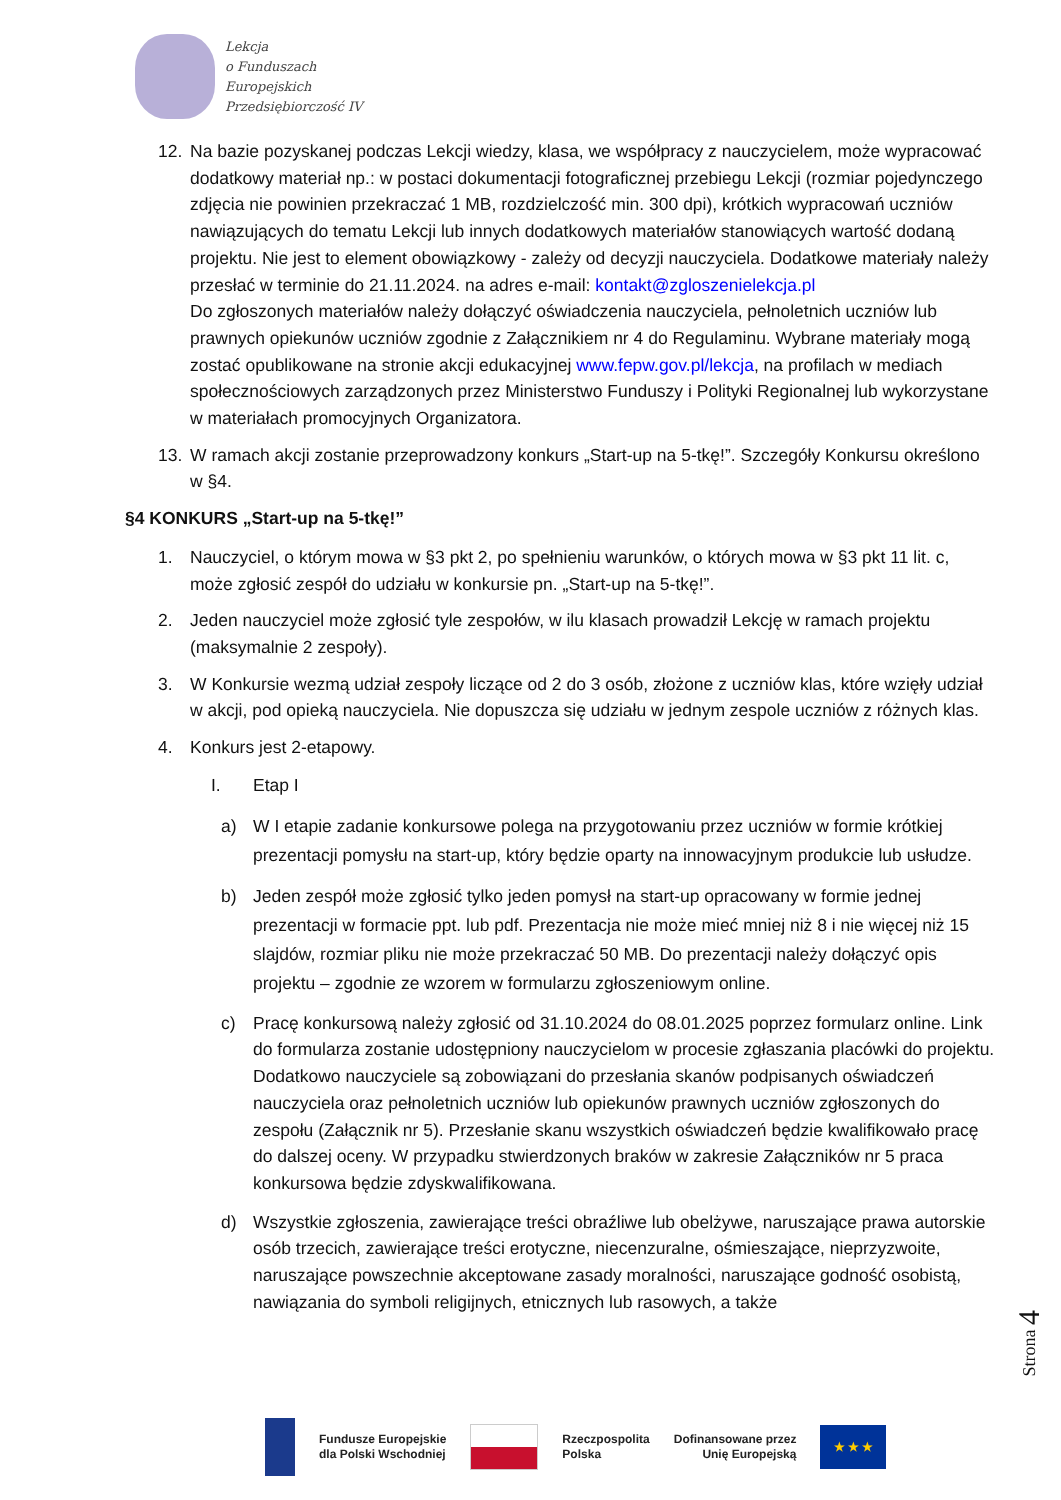Lekcja
o Funduszach
Europejskich
Przedsiębiorczość IV
12. Na bazie pozyskanej podczas Lekcji wiedzy, klasa, we współpracy z nauczycielem, może wypracować dodatkowy materiał np.: w postaci dokumentacji fotograficznej przebiegu Lekcji (rozmiar pojedynczego zdjęcia nie powinien przekraczać 1 MB, rozdzielczość min. 300 dpi), krótkich wypracowań uczniów nawiązujących do tematu Lekcji lub innych dodatkowych materiałów stanowiących wartość dodaną projektu. Nie jest to element obowiązkowy - zależy od decyzji nauczyciela. Dodatkowe materiały należy przesłać w terminie do 21.11.2024. na adres e-mail: kontakt@zgloszenielekcja.pl
Do zgłoszonych materiałów należy dołączyć oświadczenia nauczyciela, pełnoletnich uczniów lub prawnych opiekunów uczniów zgodnie z Załącznikiem nr 4 do Regulaminu. Wybrane materiały mogą zostać opublikowane na stronie akcji edukacyjnej www.fepw.gov.pl/lekcja, na profilach w mediach społecznościowych zarządzonych przez Ministerstwo Funduszy i Polityki Regionalnej lub wykorzystane w materiałach promocyjnych Organizatora.
13. W ramach akcji zostanie przeprowadzony konkurs „Start-up na 5-tkę!”. Szczegóły Konkursu określono w §4.
§4 KONKURS „Start-up na 5-tkę!”
1. Nauczyciel, o którym mowa w §3 pkt 2, po spełnieniu warunków, o których mowa w §3 pkt 11 lit. c, może zgłosić zespół do udziału w konkursie pn. „Start-up na 5-tkę!”.
2. Jeden nauczyciel może zgłosić tyle zespołów, w ilu klasach prowadził Lekcję w ramach projektu (maksymalnie 2 zespoły).
3. W Konkursie wezmą udział zespoły liczące od 2 do 3 osób, złożone z uczniów klas, które wzięły udział w akcji, pod opieką nauczyciela. Nie dopuszcza się udziału w jednym zespole uczniów z różnych klas.
4. Konkurs jest 2-etapowy.
I. Etap I
a) W I etapie zadanie konkursowe polega na przygotowaniu przez uczniów w formie krótkiej prezentacji pomysłu na start-up, który będzie oparty na innowacyjnym produkcie lub usłudze.
b) Jeden zespół może zgłosić tylko jeden pomysł na start-up opracowany w formie jednej prezentacji w formacie ppt. lub pdf. Prezentacja nie może mieć mniej niż 8 i nie więcej niż 15 slajdów, rozmiar pliku nie może przekraczać 50 MB. Do prezentacji należy dołączyć opis projektu – zgodnie ze wzorem w formularzu zgłoszeniowym online.
c) Pracę konkursową należy zgłosić od 31.10.2024 do 08.01.2025 poprzez formularz online. Link do formularza zostanie udostępniony nauczycielom w procesie zgłaszania placówki do projektu. Dodatkowo nauczyciele są zobowiązani do przesłania skanów podpisanych oświadczeń nauczyciela oraz pełnoletnich uczniów lub opiekunów prawnych uczniów zgłoszonych do zespołu (Załącznik nr 5). Przesłanie skanu wszystkich oświadczeń będzie kwalifikowało pracę do dalszej oceny. W przypadku stwierdzonych braków w zakresie Załączników nr 5 praca konkursowa będzie zdyskwalifikowana.
d) Wszystkie zgłoszenia, zawierające treści obraźliwe lub obelżywe, naruszające prawa autorskie osób trzecich, zawierające treści erotyczne, niecenzuralne, ośmieszające, nieprzyzwoite, naruszające powszechnie akceptowane zasady moralności, naruszające godność osobistą, nawiązania do symboli religijnych, etnicznych lub rasowych, a także
Strona 4
Fundusze Europejskie
dla Polski Wschodniej
Rzeczpospolita
Polska
Dofinansowane przez
Unię Europejską
★ ★ ★